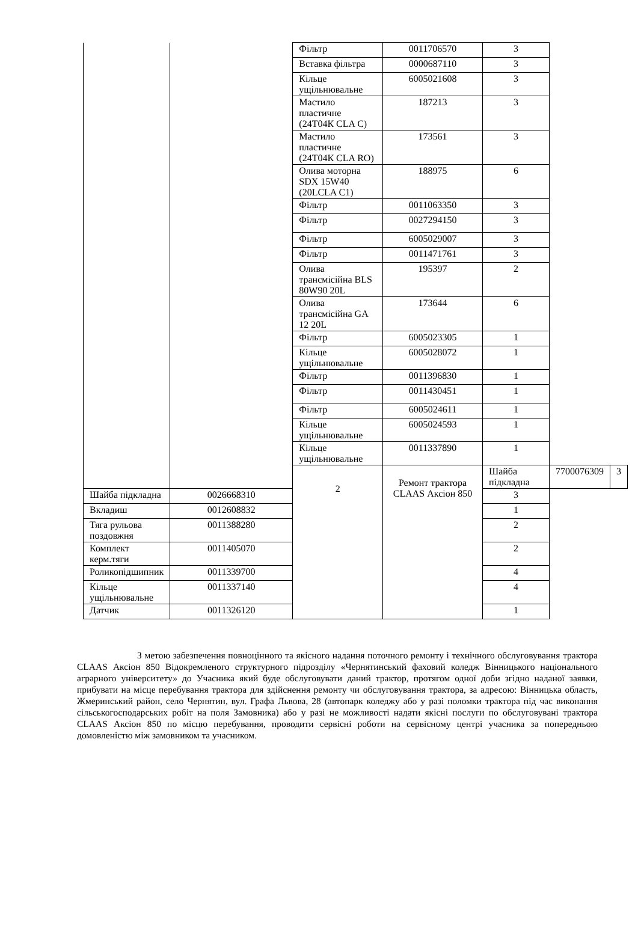| | | Фільтр | 0011706570 | 3 | | |
| | | Вставка фільтра | 0000687110 | 3 | | |
| | | Кільце ущільнювальне | 6005021608 | 3 | | |
| | | Мастило пластичне (24Т04К CLA C) | 187213 | 3 | | |
| | | Мастило пластичне (24Т04К CLA RO) | 173561 | 3 | | |
| | | Олива моторна SDX 15W40 (20LCLA C1) | 188975 | 6 | | |
| | | Фільтр | 0011063350 | 3 | | |
| | | Фільтр | 0027294150 | 3 | | |
| | | Фільтр | 6005029007 | 3 | | |
| | | Фільтр | 0011471761 | 3 | | |
| | | Олива трансмісійна BLS 80W90 20L | 195397 | 2 | | |
| | | Олива трансмісійна GA 12 20L | 173644 | 6 | | |
| | | Фільтр | 6005023305 | 1 | | |
| | | Кільце ущільнювальне | 6005028072 | 1 | | |
| | | Фільтр | 0011396830 | 1 | | |
| | | Фільтр | 0011430451 | 1 | | |
| | | Фільтр | 6005024611 | 1 | | |
| | | Кільце ущільнювальне | 6005024593 | 1 | | |
| | | Кільце ущільнювальне | 0011337890 | 1 | | |
| | | 2 | Ремонт трактора CLAAS Аксіон 850 | Шайба підкладна | 7700076309 | 3 |
| Шайба підкладна | 0026668310 | | | 3 | | |
| Вкладиш | 0012608832 | | | 1 | | |
| Тяга рульова поздовжня | 0011388280 | | | 2 | | |
| Комплект керм.тяги | 0011405070 | | | 2 | | |
| Роликопідшипник | 0011339700 | | | 4 | | |
| Кільце ущільнювальне | 0011337140 | | | 4 | | |
| Датчик | 0011326120 | | | 1 | | |
З метою забезпечення повноцінного та якісного надання поточного ремонту і технічного обслуговування трактора CLAAS Аксіон 850 Відокремленого структурного підрозділу «Чернятинський фаховий коледж Вінницького національного аграрного університету» до Учасника який буде обслуговувати даний трактор, протягом одної доби згідно наданої заявки, прибувати на місце перебування трактора для здійснення ремонту чи обслуговування трактора, за адресою: Вінницька область, Жмеринський район, село Чернятин, вул. Графа Львова, 28 (автопарк коледжу або у разі поломки трактора під час виконання сільськогосподарських робіт на поля Замовника) або у разі не можливості надати якісні послуги по обслуговувані трактора CLAAS Аксіон 850 по місцю перебування, проводити сервісні роботи на сервісному центрі учасника за попередньою домовленістю між замовником та учасником.